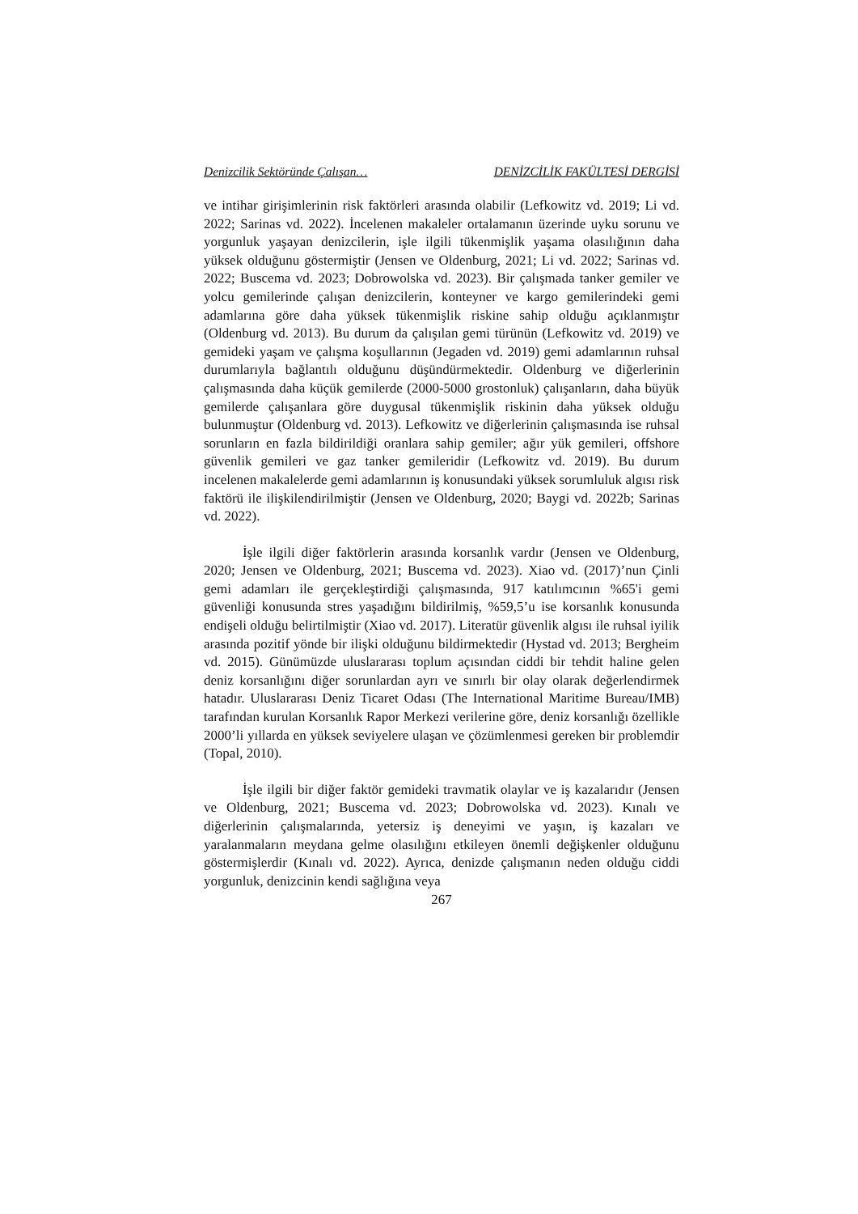Denizcilik Sektöründe Çalışan… DENİZCİLİK FAKÜLTESİ DERGİSİ
ve intihar girişimlerinin risk faktörleri arasında olabilir (Lefkowitz vd. 2019; Li vd. 2022; Sarinas vd. 2022). İncelenen makaleler ortalamanın üzerinde uyku sorunu ve yorgunluk yaşayan denizcilerin, işle ilgili tükenmişlik yaşama olasılığının daha yüksek olduğunu göstermiştir (Jensen ve Oldenburg, 2021; Li vd. 2022; Sarinas vd. 2022; Buscema vd. 2023; Dobrowolska vd. 2023). Bir çalışmada tanker gemiler ve yolcu gemilerinde çalışan denizcilerin, konteyner ve kargo gemilerindeki gemi adamlarına göre daha yüksek tükenmişlik riskine sahip olduğu açıklanmıştır (Oldenburg vd. 2013). Bu durum da çalışılan gemi türünün (Lefkowitz vd. 2019) ve gemideki yaşam ve çalışma koşullarının (Jegaden vd. 2019) gemi adamlarının ruhsal durumlarıyla bağlantılı olduğunu düşündürmektedir. Oldenburg ve diğerlerinin çalışmasında daha küçük gemilerde (2000-5000 grostonluk) çalışanların, daha büyük gemilerde çalışanlara göre duygusal tükenmişlik riskinin daha yüksek olduğu bulunmuştur (Oldenburg vd. 2013). Lefkowitz ve diğerlerinin çalışmasında ise ruhsal sorunların en fazla bildirildiği oranlara sahip gemiler; ağır yük gemileri, offshore güvenlik gemileri ve gaz tanker gemileridir (Lefkowitz vd. 2019). Bu durum incelenen makalelerde gemi adamlarının iş konusundaki yüksek sorumluluk algısı risk faktörü ile ilişkilendirilmiştir (Jensen ve Oldenburg, 2020; Baygi vd. 2022b; Sarinas vd. 2022).
İşle ilgili diğer faktörlerin arasında korsanlık vardır (Jensen ve Oldenburg, 2020; Jensen ve Oldenburg, 2021; Buscema vd. 2023). Xiao vd. (2017)’nun Çinli gemi adamları ile gerçekleştirdiği çalışmasında, 917 katılımcının %65'i gemi güvenliği konusunda stres yaşadığını bildirilmiş, %59,5’u ise korsanlık konusunda endişeli olduğu belirtilmiştir (Xiao vd. 2017). Literatür güvenlik algısı ile ruhsal iyilik arasında pozitif yönde bir ilişki olduğunu bildirmektedir (Hystad vd. 2013; Bergheim vd. 2015). Günümüzde uluslararası toplum açısından ciddi bir tehdit haline gelen deniz korsanlığını diğer sorunlardan ayrı ve sınırlı bir olay olarak değerlendirmek hatadır. Uluslararası Deniz Ticaret Odası (The International Maritime Bureau/IMB) tarafından kurulan Korsanlık Rapor Merkezi verilerine göre, deniz korsanlığı özellikle 2000’li yıllarda en yüksek seviyelere ulaşan ve çözümlenmesi gereken bir problemdir (Topal, 2010).
İşle ilgili bir diğer faktör gemideki travmatik olaylar ve iş kazalarıdır (Jensen ve Oldenburg, 2021; Buscema vd. 2023; Dobrowolska vd. 2023). Kınalı ve diğerlerinin çalışmalarında, yetersiz iş deneyimi ve yaşın, iş kazaları ve yaralanmaların meydana gelme olasılığını etkileyen önemli değişkenler olduğunu göstermişlerdir (Kınalı vd. 2022). Ayrıca, denizde çalışmanın neden olduğu ciddi yorgunluk, denizcinin kendi sağlığına veya
267